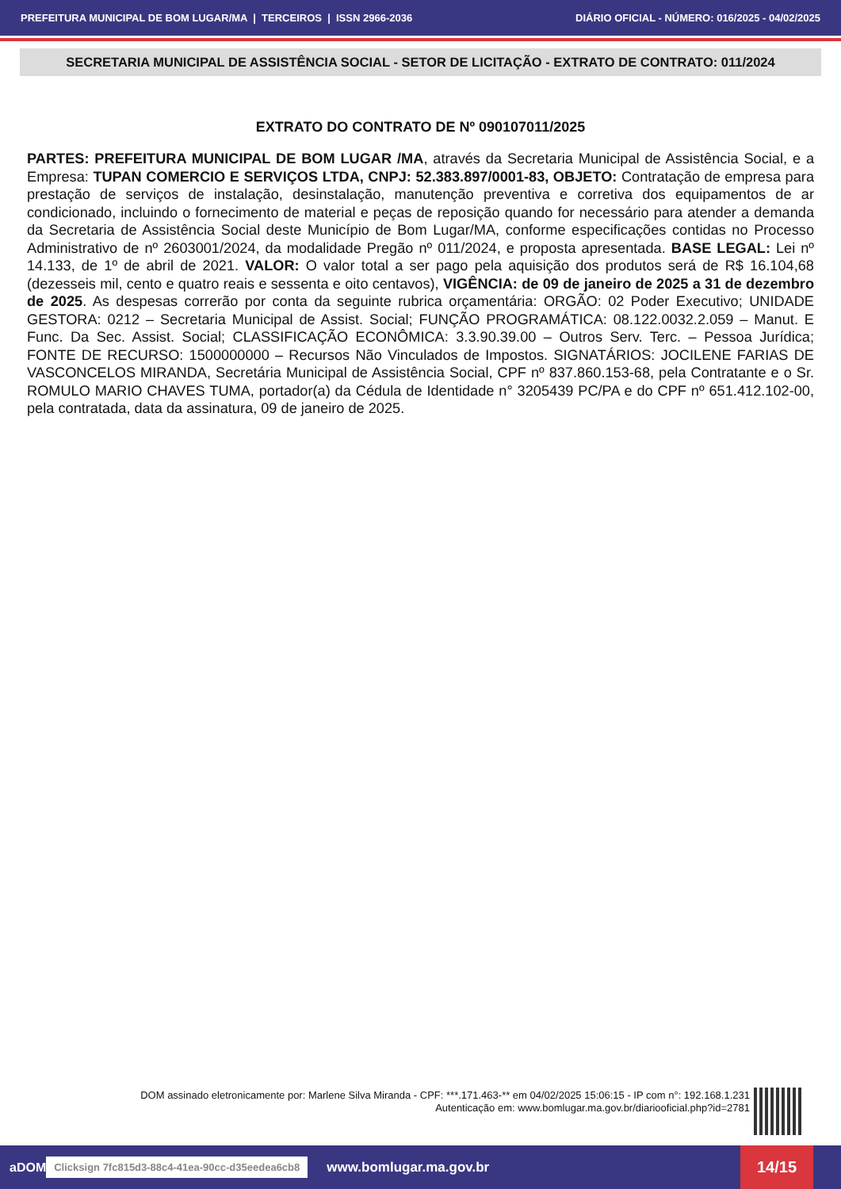PREFEITURA MUNICIPAL DE BOM LUGAR/MA | TERCEIROS | ISSN 2966-2036 DIÁRIO OFICIAL - NÚMERO: 016/2025 - 04/02/2025
SECRETARIA MUNICIPAL DE ASSISTÊNCIA SOCIAL - SETOR DE LICITAÇÃO - EXTRATO DE CONTRATO: 011/2024
EXTRATO DO CONTRATO DE Nº 090107011/2025
PARTES: PREFEITURA MUNICIPAL DE BOM LUGAR /MA, através da Secretaria Municipal de Assistência Social, e a Empresa: TUPAN COMERCIO E SERVIÇOS LTDA, CNPJ: 52.383.897/0001-83, OBJETO: Contratação de empresa para prestação de serviços de instalação, desinstalação, manutenção preventiva e corretiva dos equipamentos de ar condicionado, incluindo o fornecimento de material e peças de reposição quando for necessário para atender a demanda da Secretaria de Assistência Social deste Município de Bom Lugar/MA, conforme especificações contidas no Processo Administrativo de nº 2603001/2024, da modalidade Pregão nº 011/2024, e proposta apresentada. BASE LEGAL: Lei nº 14.133, de 1º de abril de 2021. VALOR: O valor total a ser pago pela aquisição dos produtos será de R$ 16.104,68 (dezesseis mil, cento e quatro reais e sessenta e oito centavos), VIGÊNCIA: de 09 de janeiro de 2025 a 31 de dezembro de 2025. As despesas correrão por conta da seguinte rubrica orçamentária: ORGÃO: 02 Poder Executivo; UNIDADE GESTORA: 0212 – Secretaria Municipal de Assist. Social; FUNÇÃO PROGRAMÁTICA: 08.122.0032.2.059 – Manut. E Func. Da Sec. Assist. Social; CLASSIFICAÇÃO ECONÔMICA: 3.3.90.39.00 – Outros Serv. Terc. – Pessoa Jurídica; FONTE DE RECURSO: 1500000000 – Recursos Não Vinculados de Impostos. SIGNATÁRIOS: JOCILENE FARIAS DE VASCONCELOS MIRANDA, Secretária Municipal de Assistência Social, CPF nº 837.860.153-68, pela Contratante e o Sr. ROMULO MARIO CHAVES TUMA, portador(a) da Cédula de Identidade n° 3205439 PC/PA e do CPF nº 651.412.102-00, pela contratada, data da assinatura, 09 de janeiro de 2025.
DOM assinado eletronicamente por: Marlene Silva Miranda - CPF: ***.171.463-** em 04/02/2025 15:06:15 - IP com n°: 192.168.1.231
Autenticação em: www.bomlugar.ma.gov.br/diariooficial.php?id=2781
aDOM Clicksign 7fc815d3-88c4-41ea-90cc-d35eedea6cb8 www.bomlugar.ma.gov.br
14/15